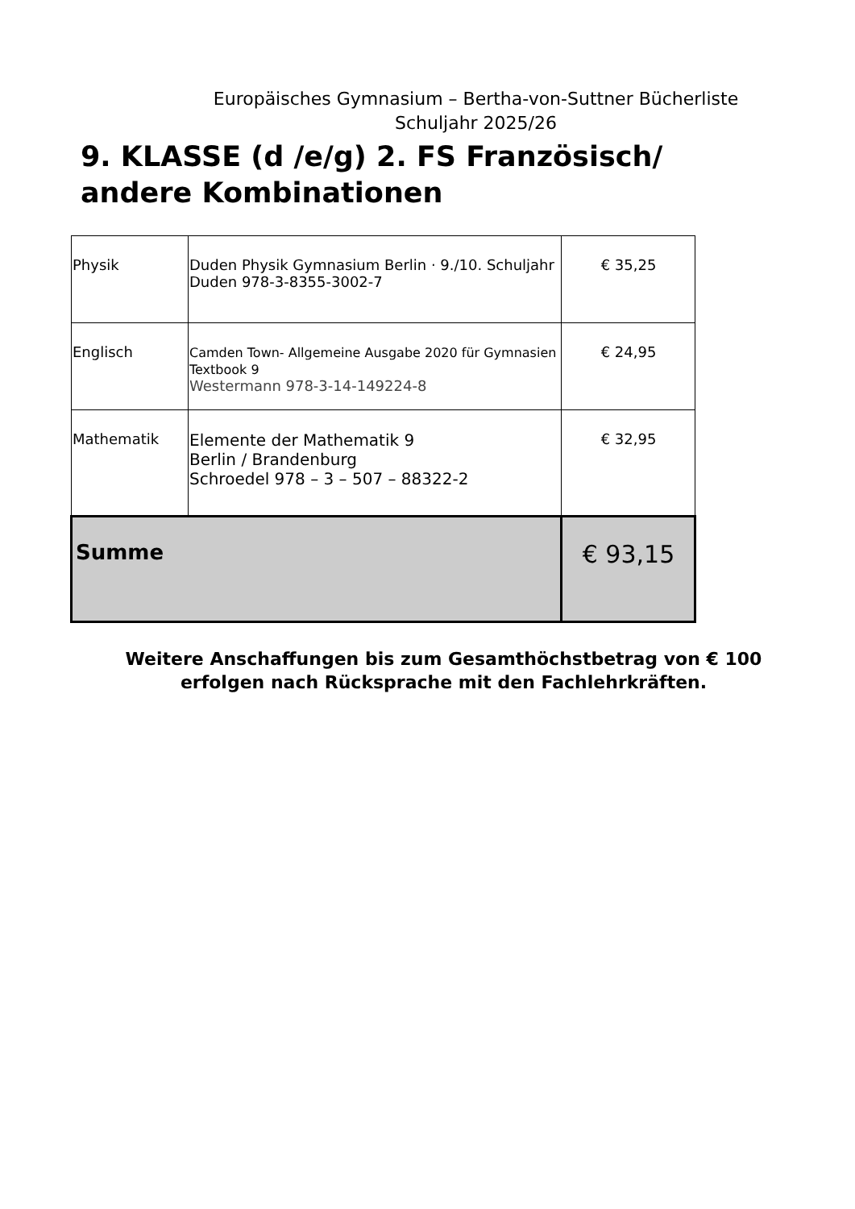Europäisches Gymnasium – Bertha-von-Suttner Bücherliste
Schuljahr 2025/26
9. KLASSE (d /e/g) 2. FS Französisch/ andere Kombinationen
| Physik | Duden Physik Gymnasium Berlin · 9./10. Schuljahr Duden 978-3-8355-3002-7 | € 35,25 |
| Englisch | Camden Town- Allgemeine Ausgabe 2020 für Gymnasien Textbook 9 Westermann 978-3-14-149224-8 | € 24,95 |
| Mathematik | Elemente der Mathematik 9 Berlin / Brandenburg Schroedel 978 – 3 – 507 – 88322-2 | € 32,95 |
| Summe | | € 93,15 |
Weitere Anschaffungen bis zum Gesamthöchstbetrag von € 100
erfolgen nach Rücksprache mit den Fachlehrkräften.